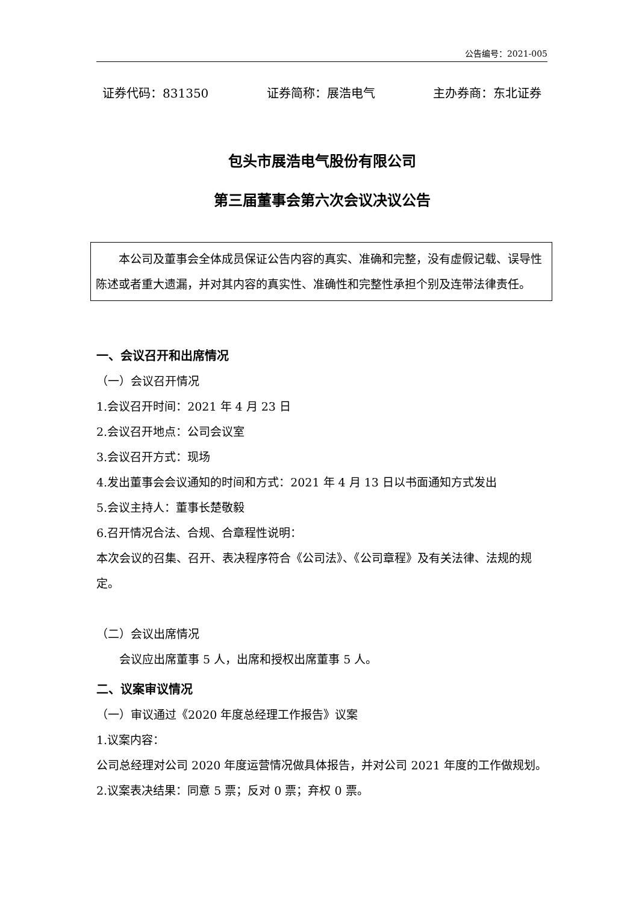公告编号：2021-005
证券代码：831350 证券简称：展浩电气 主办券商：东北证券
包头市展浩电气股份有限公司
第三届董事会第六次会议决议公告
本公司及董事会全体成员保证公告内容的真实、准确和完整，没有虚假记载、误导性陈述或者重大遗漏，并对其内容的真实性、准确性和完整性承担个别及连带法律责任。
一、会议召开和出席情况
（一）会议召开情况
1.会议召开时间：2021 年 4 月 23 日
2.会议召开地点：公司会议室
3.会议召开方式：现场
4.发出董事会会议通知的时间和方式：2021 年 4 月 13 日以书面通知方式发出
5.会议主持人：董事长楚敬毅
6.召开情况合法、合规、合章程性说明：
本次会议的召集、召开、表决程序符合《公司法》、《公司章程》及有关法律、法规的规定。
（二）会议出席情况
会议应出席董事 5 人，出席和授权出席董事 5 人。
二、议案审议情况
（一）审议通过《2020 年度总经理工作报告》议案
1.议案内容：
公司总经理对公司 2020 年度运营情况做具体报告，并对公司 2021 年度的工作做规划。
2.议案表决结果：同意 5 票；反对 0 票；弃权 0 票。